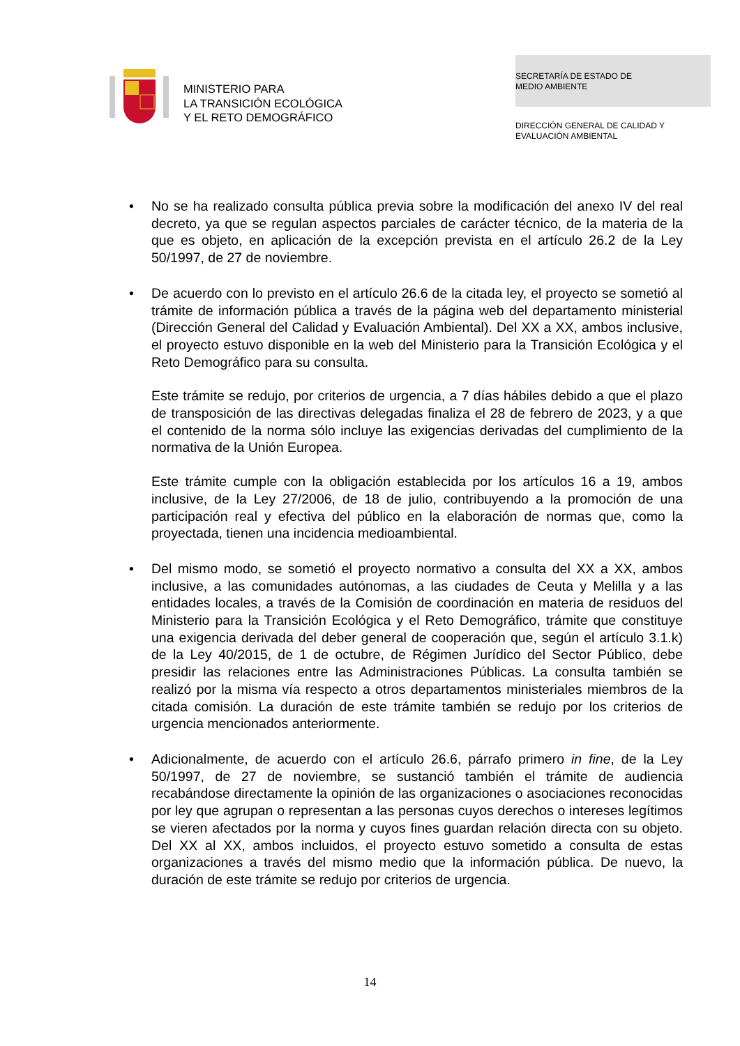MINISTERIO PARA
LA TRANSICIÓN ECOLÓGICA
Y EL RETO DEMOGRÁFICO
SECRETARÍA DE ESTADO DE
MEDIO AMBIENTE
DIRECCIÓN GENERAL DE CALIDAD Y
EVALUACIÓN AMBIENTAL
• No se ha realizado consulta pública previa sobre la modificación del anexo IV del real decreto, ya que se regulan aspectos parciales de carácter técnico, de la materia de la que es objeto, en aplicación de la excepción prevista en el artículo 26.2 de la Ley 50/1997, de 27 de noviembre.
• De acuerdo con lo previsto en el artículo 26.6 de la citada ley, el proyecto se sometió al trámite de información pública a través de la página web del departamento ministerial (Dirección General del Calidad y Evaluación Ambiental). Del XX a XX, ambos inclusive, el proyecto estuvo disponible en la web del Ministerio para la Transición Ecológica y el Reto Demográfico para su consulta.
Este trámite se redujo, por criterios de urgencia, a 7 días hábiles debido a que el plazo de transposición de las directivas delegadas finaliza el 28 de febrero de 2023, y a que el contenido de la norma sólo incluye las exigencias derivadas del cumplimiento de la normativa de la Unión Europea.
Este trámite cumple con la obligación establecida por los artículos 16 a 19, ambos inclusive, de la Ley 27/2006, de 18 de julio, contribuyendo a la promoción de una participación real y efectiva del público en la elaboración de normas que, como la proyectada, tienen una incidencia medioambiental.
• Del mismo modo, se sometió el proyecto normativo a consulta del XX a XX, ambos inclusive, a las comunidades autónomas, a las ciudades de Ceuta y Melilla y a las entidades locales, a través de la Comisión de coordinación en materia de residuos del Ministerio para la Transición Ecológica y el Reto Demográfico, trámite que constituye una exigencia derivada del deber general de cooperación que, según el artículo 3.1.k) de la Ley 40/2015, de 1 de octubre, de Régimen Jurídico del Sector Público, debe presidir las relaciones entre las Administraciones Públicas. La consulta también se realizó por la misma vía respecto a otros departamentos ministeriales miembros de la citada comisión. La duración de este trámite también se redujo por los criterios de urgencia mencionados anteriormente.
• Adicionalmente, de acuerdo con el artículo 26.6, párrafo primero in fine, de la Ley 50/1997, de 27 de noviembre, se sustanció también el trámite de audiencia recabándose directamente la opinión de las organizaciones o asociaciones reconocidas por ley que agrupan o representan a las personas cuyos derechos o intereses legítimos se vieren afectados por la norma y cuyos fines guardan relación directa con su objeto. Del XX al XX, ambos incluidos, el proyecto estuvo sometido a consulta de estas organizaciones a través del mismo medio que la información pública. De nuevo, la duración de este trámite se redujo por criterios de urgencia.
14